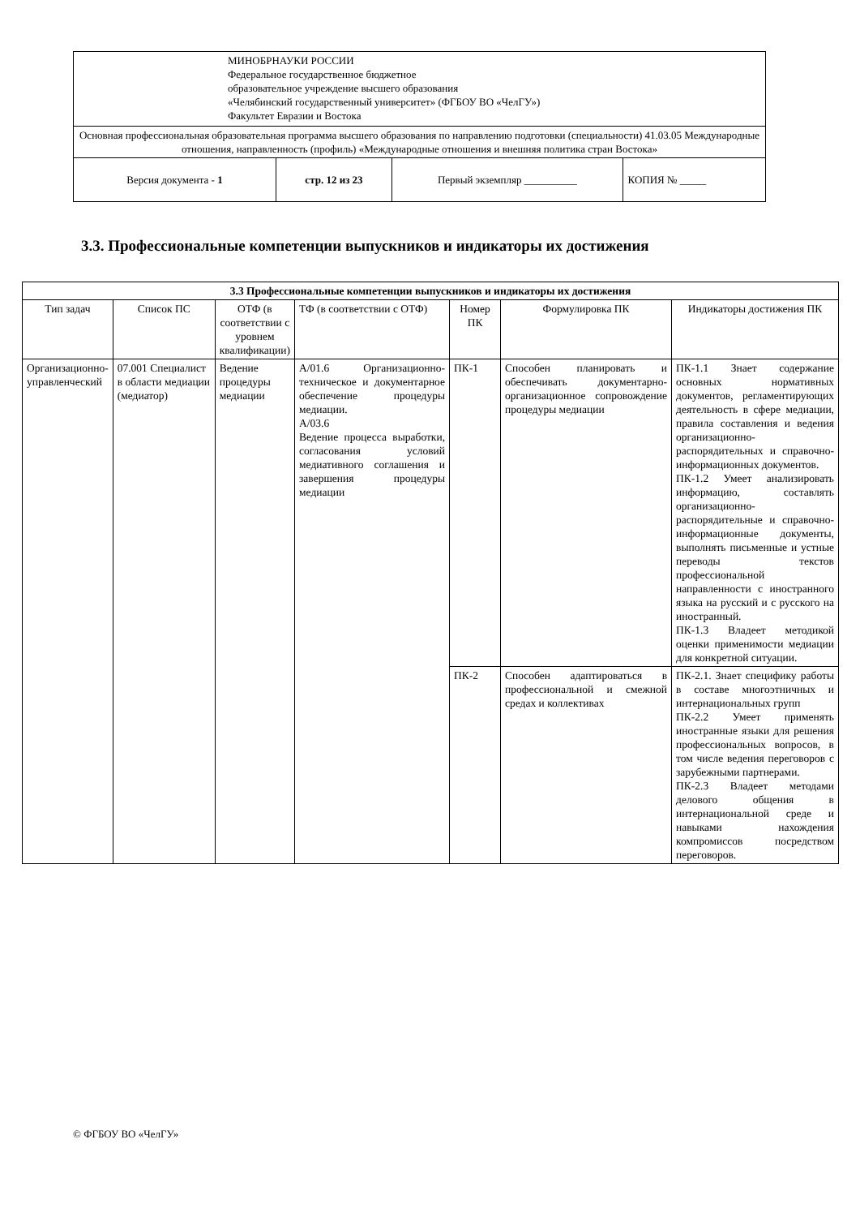| МИНОБРНАУКИ РОССИИ Федеральное государственное бюджетное образовательное учреждение высшего образования «Челябинский государственный университет» (ФГБОУ ВО «ЧелГУ») Факультет Евразии и Востока | | | |
| Основная профессиональная образовательная программа высшего образования по направлению подготовки (специальности) 41.03.05 Международные отношения, направленность (профиль) «Международные отношения и внешняя политика стран Востока» | | | |
| Версия документа - 1 | стр. 12 из 23 | Первый экземпляр __________ | КОПИЯ № _____ |
3.3. Профессиональные компетенции выпускников и индикаторы их достижения
| 3.3 Профессиональные компетенции выпускников и индикаторы их достижения | | | | | | |
| --- | --- | --- | --- | --- | --- | --- |
| Тип задач | Список ПС | ОТФ (в соответствии с уровнем квалификации) | ТФ (в соответствии с ОТФ) | Номер ПК | Формулировка ПК | Индикаторы достижения ПК |
| Организационно-управленческий | 07.001 Специалист в области медиации (медиатор) | Ведение процедуры медиации | А/01.6 Организационно-техническое и документарное обеспечение процедуры медиации. А/03.6 Ведение процесса выработки, согласования условий медиативного соглашения и завершения процедуры медиации | ПК-1 | Способен планировать и обеспечивать документарно-организационное сопровождение процедуры медиации | ПК-1.1 Знает содержание основных нормативных документов, регламентирующих деятельность в сфере медиации, правила составления и ведения организационно-распорядительных и справочно-информационных документов. ПК-1.2 Умеет анализировать информацию, составлять организационно-распорядительные и справочно-информационные документы, выполнять письменные и устные переводы текстов профессиональной направленности с иностранного языка на русский и с русского на иностранный. ПК-1.3 Владеет методикой оценки применимости медиации для конкретной ситуации. |
| | | | | ПК-2 | Способен адаптироваться в профессиональной и смежной средах и коллективах | ПК-2.1. Знает специфику работы в составе многоэтничных и интернациональных групп ПК-2.2 Умеет применять иностранные языки для решения профессиональных вопросов, в том числе ведения переговоров с зарубежными партнерами. ПК-2.3 Владеет методами делового общения в интернациональной среде и навыками нахождения компромиссов посредством переговоров. |
© ФГБОУ ВО «ЧелГУ»